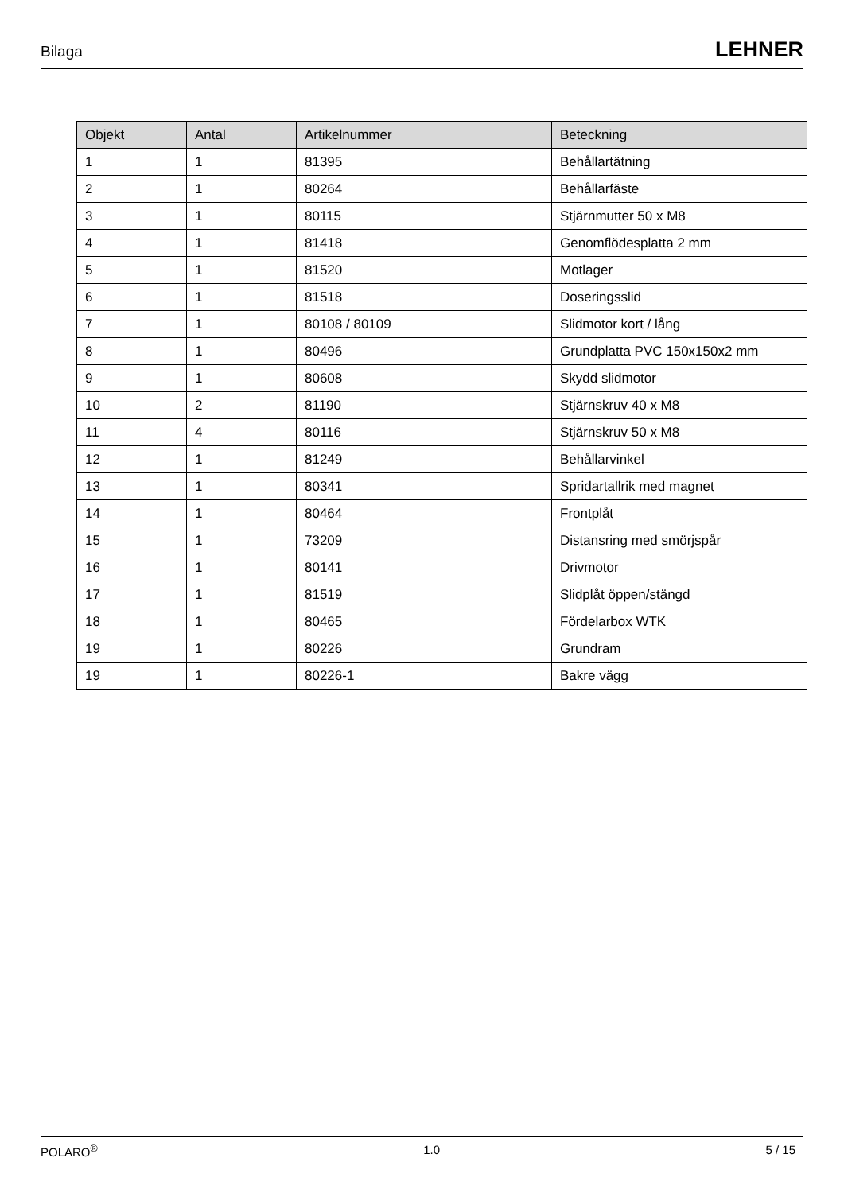Bilaga LEHNER
| Objekt | Antal | Artikelnummer | Beteckning |
| --- | --- | --- | --- |
| 1 | 1 | 81395 | Behållartätning |
| 2 | 1 | 80264 | Behållarfäste |
| 3 | 1 | 80115 | Stjärnmutter 50 x M8 |
| 4 | 1 | 81418 | Genomflödesplatta 2 mm |
| 5 | 1 | 81520 | Motlager |
| 6 | 1 | 81518 | Doseringsslid |
| 7 | 1 | 80108 / 80109 | Slidmotor kort / lång |
| 8 | 1 | 80496 | Grundplatta PVC 150x150x2 mm |
| 9 | 1 | 80608 | Skydd slidmotor |
| 10 | 2 | 81190 | Stjärnskruv 40 x M8 |
| 11 | 4 | 80116 | Stjärnskruv 50 x M8 |
| 12 | 1 | 81249 | Behållarvinkel |
| 13 | 1 | 80341 | Spridartallrik med magnet |
| 14 | 1 | 80464 | Frontplåt |
| 15 | 1 | 73209 | Distansring med smörjspår |
| 16 | 1 | 80141 | Drivmotor |
| 17 | 1 | 81519 | Slidplåt öppen/stängd |
| 18 | 1 | 80465 | Fördelarbox WTK |
| 19 | 1 | 80226 | Grundram |
| 19 | 1 | 80226-1 | Bakre vägg |
POLARO<sup>®</sup> 1.0 5 / 15